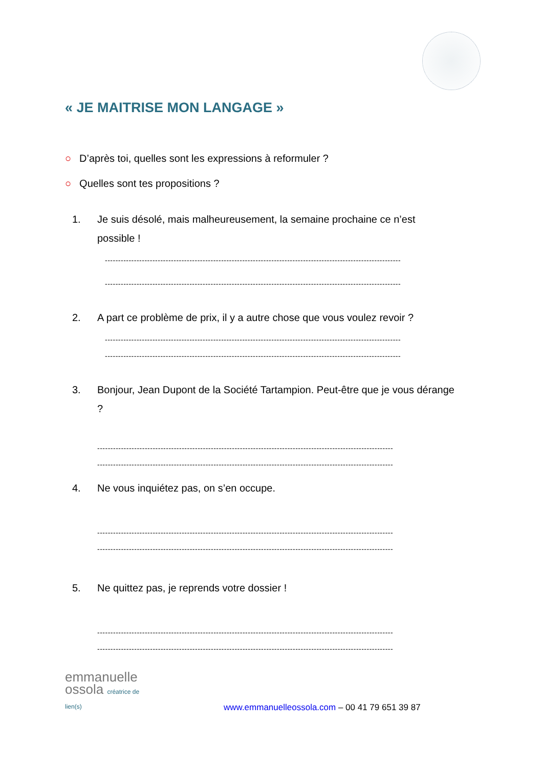« JE MAITRISE MON LANGAGE »
○ D’après toi, quelles sont les expressions à reformuler ?
○ Quelles sont tes propositions ?
1. Je suis désolé, mais malheureusement, la semaine prochaine ce n’est possible !
----------------------------------------------------------------------------------------------------------------
----------------------------------------------------------------------------------------------------------------
2. A part ce problème de prix, il y a autre chose que vous voulez revoir ?
----------------------------------------------------------------------------------------------------------------
----------------------------------------------------------------------------------------------------------------
3. Bonjour, Jean Dupont de la Société Tartampion. Peut-être que je vous dérange ?
----------------------------------------------------------------------------------------------------------------
----------------------------------------------------------------------------------------------------------------
4. Ne vous inquiétez pas, on s’en occupe.
----------------------------------------------------------------------------------------------------------------
----------------------------------------------------------------------------------------------------------------
5. Ne quittez pas, je reprends votre dossier !
----------------------------------------------------------------------------------------------------------------
----------------------------------------------------------------------------------------------------------------
emmanuelle
ossola créatrice de lien(s)
www.emmanuelleossola.com – 00 41 79 651 39 87